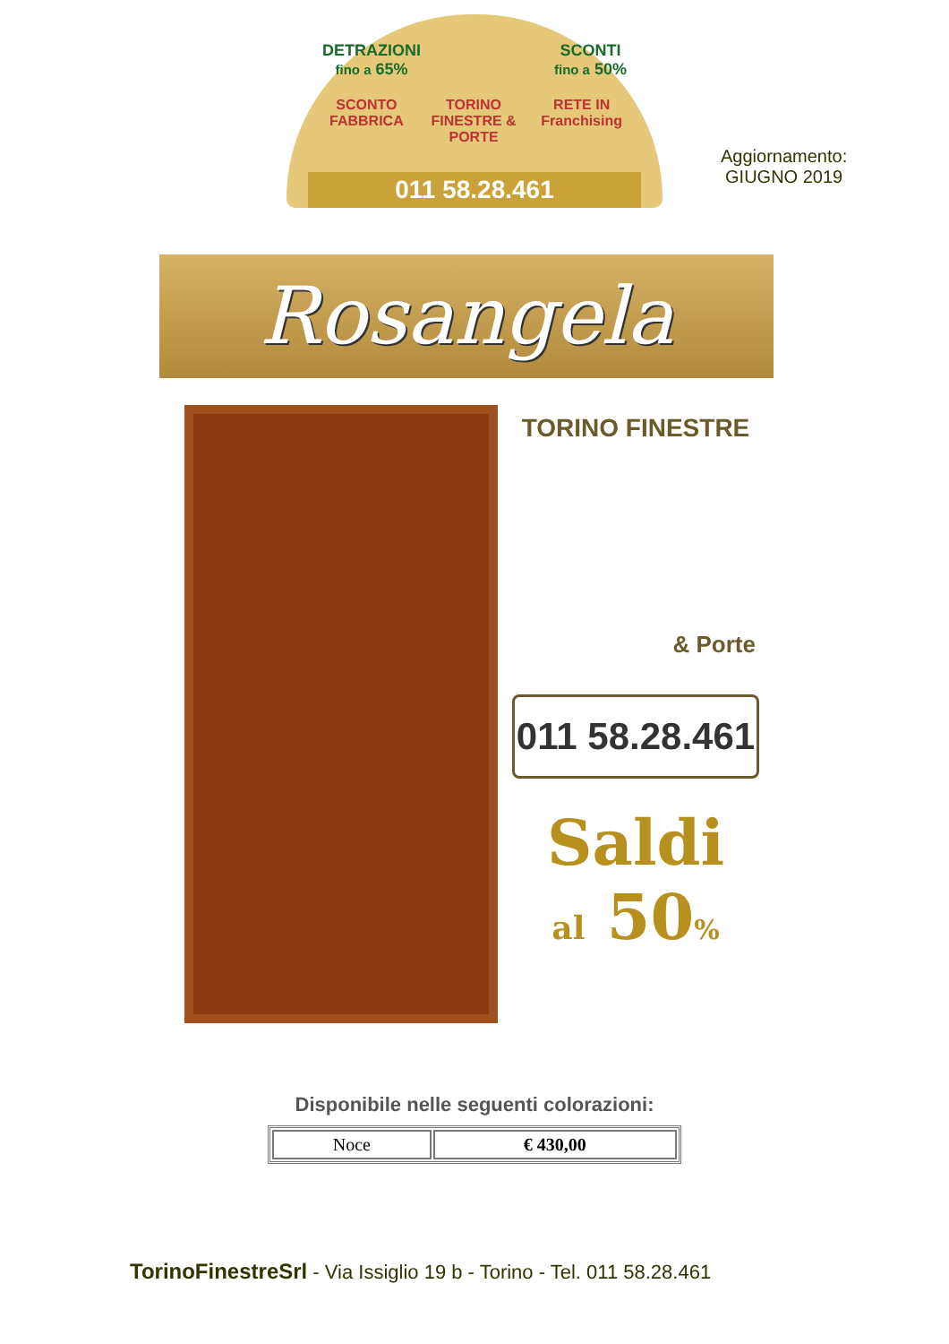DETRAZIONI
fino a 65% SCONTI
fino a 50%
SCONTO FABBRICA TORINO FINESTRE & PORTE RETE IN Franchising
011 58.28.461
Aggiornamento:
GIUGNO 2019
Rosangela
TORINO FINESTRE
& Porte
011 58.28.461
Saldi
al 50%
Disponibile nelle seguenti colorazioni:
| Noce | € 430,00 |
TorinoFinestreSrl - Via Issiglio 19 b - Torino - Tel. 011 58.28.461